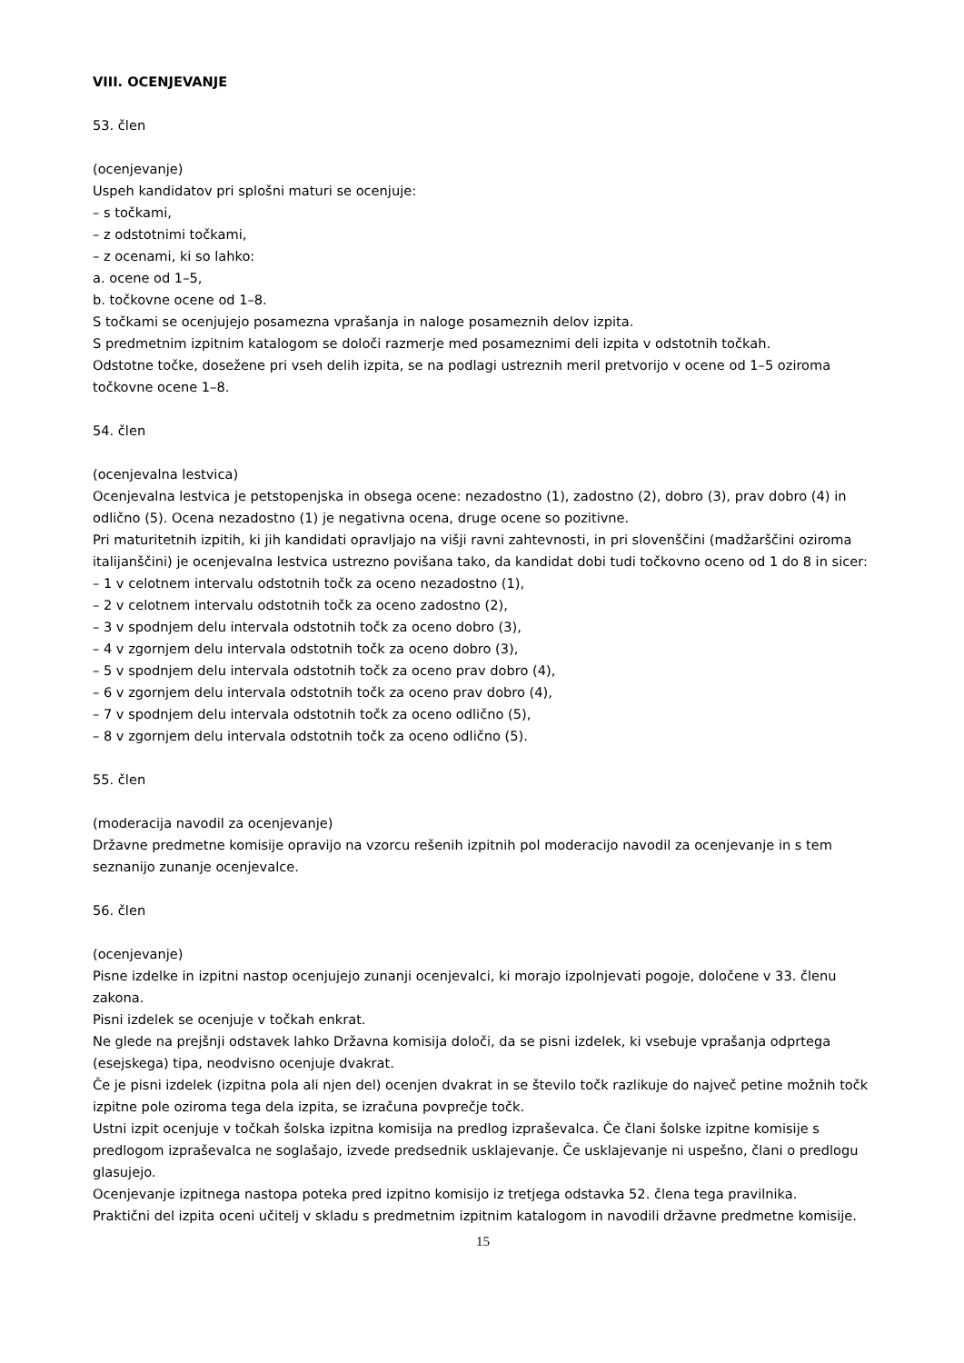VIII. OCENJEVANJE
53. člen
(ocenjevanje)
Uspeh kandidatov pri splošni maturi se ocenjuje:
– s točkami,
– z odstotnimi točkami,
– z ocenami, ki so lahko:
a. ocene od 1–5,
b. točkovne ocene od 1–8.
S točkami se ocenjujejo posamezna vprašanja in naloge posameznih delov izpita.
S predmetnim izpitnim katalogom se določi razmerje med posameznimi deli izpita v odstotnih točkah.
Odstotne točke, dosežene pri vseh delih izpita, se na podlagi ustreznih meril pretvorijo v ocene od 1–5 oziroma točkovne ocene 1–8.
54. člen
(ocenjevalna lestvica)
Ocenjevalna lestvica je petstopenjska in obsega ocene: nezadostno (1), zadostno (2), dobro (3), prav dobro (4) in odlično (5). Ocena nezadostno (1) je negativna ocena, druge ocene so pozitivne.
Pri maturitetnih izpitih, ki jih kandidati opravljajo na višji ravni zahtevnosti, in pri slovenščini (madžarščini oziroma italijanščini) je ocenjevalna lestvica ustrezno povišana tako, da kandidat dobi tudi točkovno oceno od 1 do 8 in sicer:
– 1 v celotnem intervalu odstotnih točk za oceno nezadostno (1),
– 2 v celotnem intervalu odstotnih točk za oceno zadostno (2),
– 3 v spodnjem delu intervala odstotnih točk za oceno dobro (3),
– 4 v zgornjem delu intervala odstotnih točk za oceno dobro (3),
– 5 v spodnjem delu intervala odstotnih točk za oceno prav dobro (4),
– 6 v zgornjem delu intervala odstotnih točk za oceno prav dobro (4),
– 7 v spodnjem delu intervala odstotnih točk za oceno odlično (5),
– 8 v zgornjem delu intervala odstotnih točk za oceno odlično (5).
55. člen
(moderacija navodil za ocenjevanje)
Državne predmetne komisije opravijo na vzorcu rešenih izpitnih pol moderacijo navodil za ocenjevanje in s tem seznanijo zunanje ocenjevalce.
56. člen
(ocenjevanje)
Pisne izdelke in izpitni nastop ocenjujejo zunanji ocenjevalci, ki morajo izpolnjevati pogoje, določene v 33. členu zakona.
Pisni izdelek se ocenjuje v točkah enkrat.
Ne glede na prejšnji odstavek lahko Državna komisija določi, da se pisni izdelek, ki vsebuje vprašanja odprtega (esejskega) tipa, neodvisno ocenjuje dvakrat.
Če je pisni izdelek (izpitna pola ali njen del) ocenjen dvakrat in se število točk razlikuje do največ petine možnih točk izpitne pole oziroma tega dela izpita, se izračuna povprečje točk.
Ustni izpit ocenjuje v točkah šolska izpitna komisija na predlog izpraševalca. Če člani šolske izpitne komisije s predlogom izpraševalca ne soglašajo, izvede predsednik usklajevanje. Če usklajevanje ni uspešno, člani o predlogu glasujejo.
Ocenjevanje izpitnega nastopa poteka pred izpitno komisijo iz tretjega odstavka 52. člena tega pravilnika.
Praktični del izpita oceni učitelj v skladu s predmetnim izpitnim katalogom in navodili državne predmetne komisije.
15